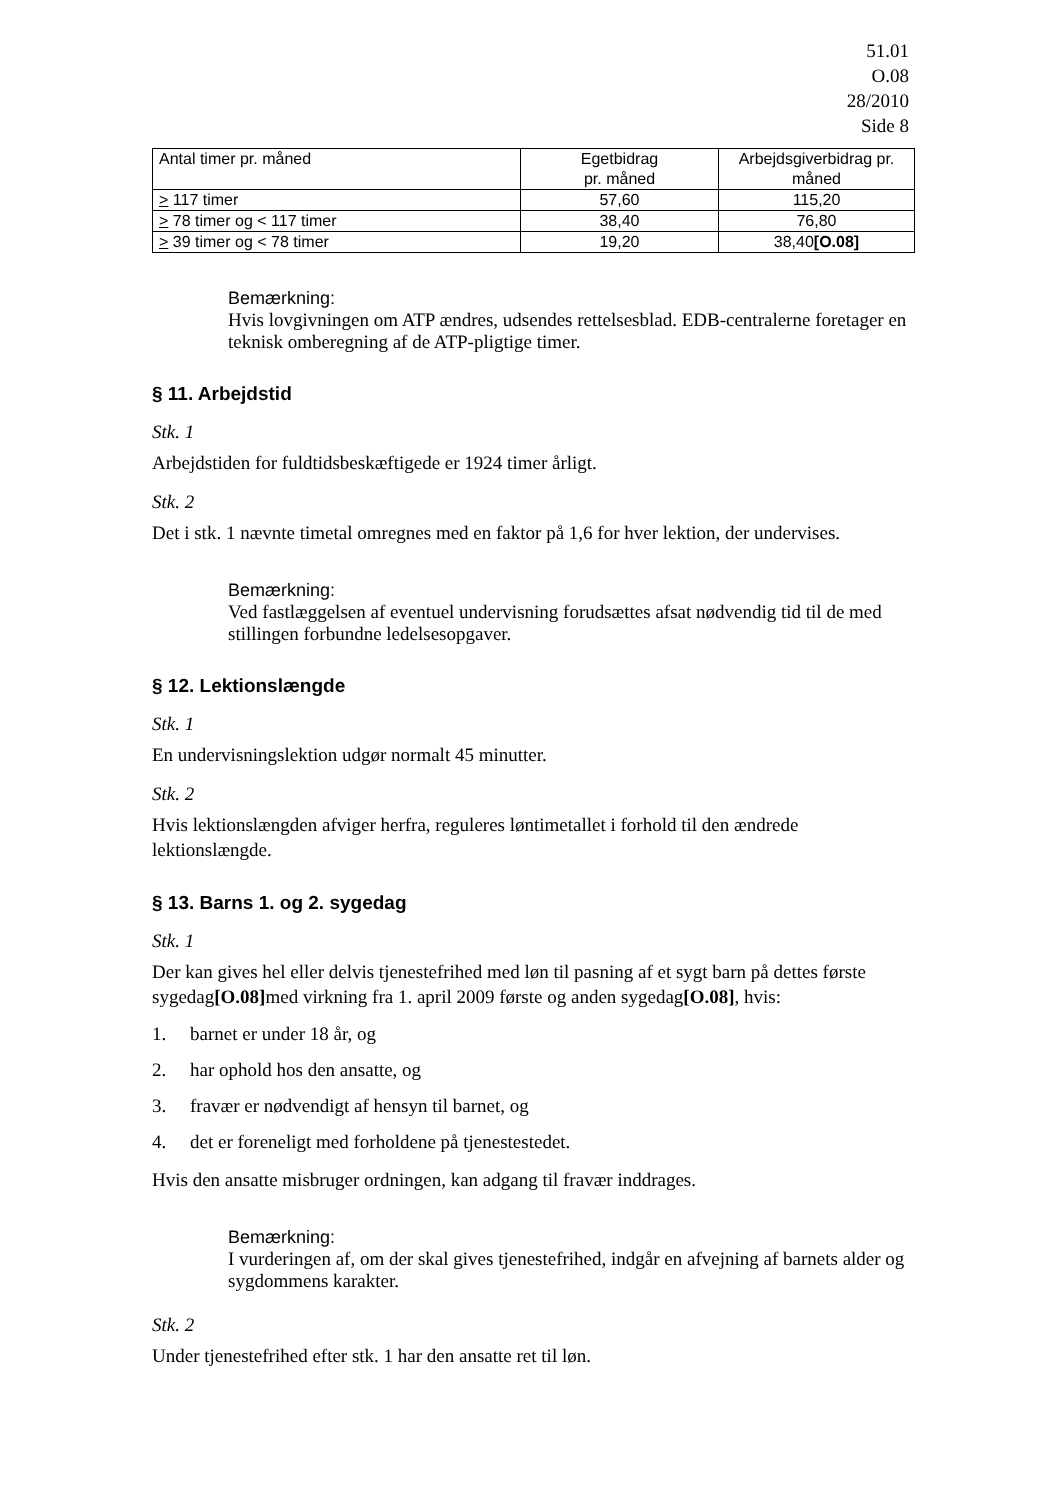51.01
O.08
28/2010
Side 8
| Antal timer pr. måned | Egetbidrag pr. måned | Arbejdsgiverbidrag pr. måned |
| > 117 timer | 57,60 | 115,20 |
| > 78 timer og < 117 timer | 38,40 | 76,80 |
| > 39 timer og < 78 timer | 19,20 | 38,40 [O.08] |
Bemærkning:
Hvis lovgivningen om ATP ændres, udsendes rettelsesblad. EDB-centralerne foretager en teknisk omberegning af de ATP-pligtige timer.
§ 11. Arbejdstid
Stk. 1
Arbejdstiden for fuldtidsbeskæftigede er 1924 timer årligt.
Stk. 2
Det i stk. 1 nævnte timetal omregnes med en faktor på 1,6 for hver lektion, der undervises.
Bemærkning:
Ved fastlæggelsen af eventuel undervisning forudsættes afsat nødvendig tid til de med stillingen forbundne ledelsesopgaver.
§ 12. Lektionslængde
Stk. 1
En undervisningslektion udgør normalt 45 minutter.
Stk. 2
Hvis lektionslængden afviger herfra, reguleres løntimetallet i forhold til den ændrede lektionslængde.
§ 13. Barns 1. og 2. sygedag
Stk. 1
Der kan gives hel eller delvis tjenestefrihed med løn til pasning af et sygt barn på dettes første sygedag[O.08] med virkning fra 1. april 2009 første og anden sygedag[O.08], hvis:
1. barnet er under 18 år, og
2. har ophold hos den ansatte, og
3. fravær er nødvendigt af hensyn til barnet, og
4. det er foreneligt med forholdene på tjenestestedet.
Hvis den ansatte misbruger ordningen, kan adgang til fravær inddrages.
Bemærkning:
I vurderingen af, om der skal gives tjenestefrihed, indgår en afvejning af barnets alder og sygdommens karakter.
Stk. 2
Under tjenestefrihed efter stk. 1 har den ansatte ret til løn.